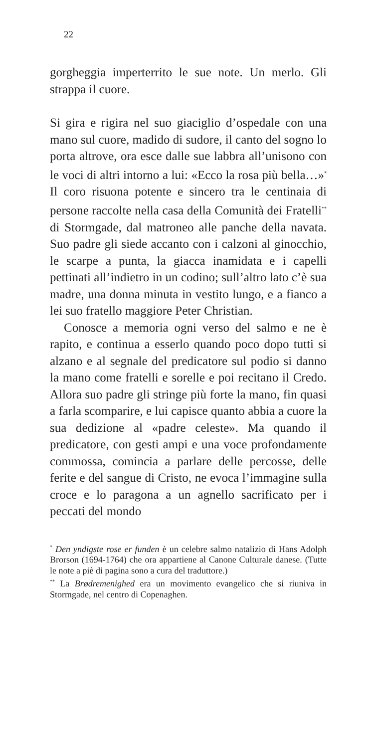22
gorgheggia imperterrito le sue note. Un merlo. Gli strappa il cuore.
Si gira e rigira nel suo giaciglio d’ospedale con una mano sul cuore, madido di sudore, il canto del sogno lo porta altrove, ora esce dalle sue labbra all’unisono con le voci di altri intorno a lui: «Ecco la rosa più bella…»<sup>*</sup> Il coro risuona potente e sincero tra le centinaia di persone raccolte nella casa della Comunità dei Fratelli<sup>**</sup> di Stormgade, dal matroneo alle panche della navata. Suo padre gli siede accanto con i calzoni al ginocchio, le scarpe a punta, la giacca inamidata e i capelli pettinati all’indietro in un codino; sull’altro lato c’è sua madre, una donna minuta in vestito lungo, e a fianco a lei suo fratello maggiore Peter Christian.
Conosce a memoria ogni verso del salmo e ne è rapito, e continua a esserlo quando poco dopo tutti si alzano e al segnale del predicatore sul podio si danno la mano come fratelli e sorelle e poi recitano il Credo. Allora suo padre gli stringe più forte la mano, fin quasi a farla scomparire, e lui capisce quanto abbia a cuore la sua dedizione al «padre celeste». Ma quando il predicatore, con gesti ampi e una voce profondamente commossa, comincia a parlare delle percosse, delle ferite e del sangue di Cristo, ne evoca l’immagine sulla croce e lo paragona a un agnello sacrificato per i peccati del mondo
<sup>*</sup> Den yndigste rose er funden è un celebre salmo natalizio di Hans Adolph Brorson (1694-1764) che ora appartiene al Canone Culturale danese. (Tutte le note a piè di pagina sono a cura del traduttore.)
<sup>**</sup> La Brødremenighed era un movimento evangelico che si riuniva in Stormgade, nel centro di Copenaghen.